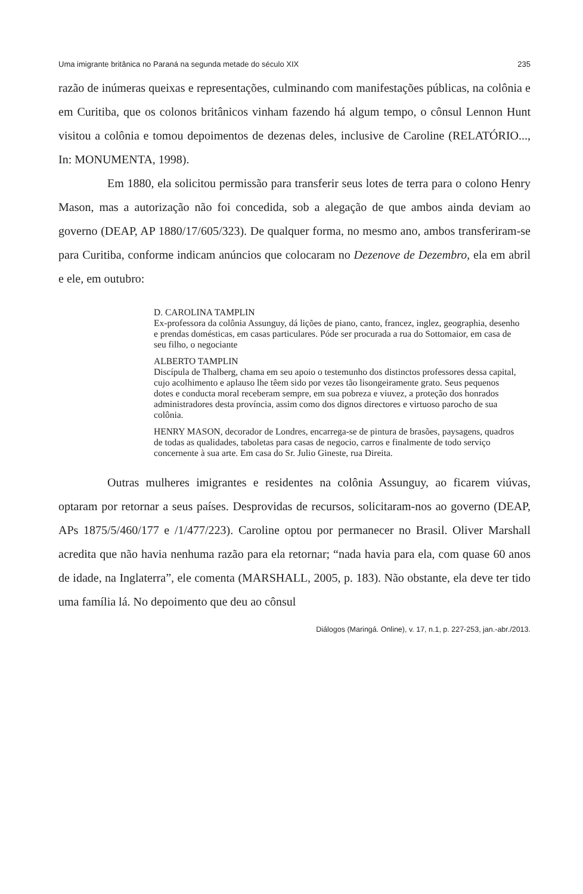Uma imigrante britânica no Paraná na segunda metade do século XIX 235
razão de inúmeras queixas e representações, culminando com manifestações públicas, na colônia e em Curitiba, que os colonos britânicos vinham fazendo há algum tempo, o cônsul Lennon Hunt visitou a colônia e tomou depoimentos de dezenas deles, inclusive de Caroline (RELATÓRIO..., In: MONUMENTA, 1998).
Em 1880, ela solicitou permissão para transferir seus lotes de terra para o colono Henry Mason, mas a autorização não foi concedida, sob a alegação de que ambos ainda deviam ao governo (DEAP, AP 1880/17/605/323). De qualquer forma, no mesmo ano, ambos transferiram-se para Curitiba, conforme indicam anúncios que colocaram no Dezenove de Dezembro, ela em abril e ele, em outubro:
D. CAROLINA TAMPLIN
Ex-professora da colônia Assunguy, dá lições de piano, canto, francez, inglez, geographia, desenho e prendas domésticas, em casas particulares. Póde ser procurada a rua do Sottomaior, em casa de seu filho, o negociante
ALBERTO TAMPLIN
Discípula de Thalberg, chama em seu apoio o testemunho dos distinctos professores dessa capital, cujo acolhimento e aplauso lhe têem sido por vezes tão lisongeiramente grato. Seus pequenos dotes e conducta moral receberam sempre, em sua pobreza e viuvez, a proteção dos honrados administradores desta província, assim como dos dignos directores e virtuoso parocho de sua colônia.
HENRY MASON, decorador de Londres, encarrega-se de pintura de brasões, paysagens, quadros de todas as qualidades, taboletas para casas de negocio, carros e finalmente de todo serviço concernente à sua arte. Em casa do Sr. Julio Gineste, rua Direita.
Outras mulheres imigrantes e residentes na colônia Assunguy, ao ficarem viúvas, optaram por retornar a seus países. Desprovidas de recursos, solicitaram-nos ao governo (DEAP, APs 1875/5/460/177 e /1/477/223). Caroline optou por permanecer no Brasil. Oliver Marshall acredita que não havia nenhuma razão para ela retornar; “nada havia para ela, com quase 60 anos de idade, na Inglaterra”, ele comenta (MARSHALL, 2005, p. 183). Não obstante, ela deve ter tido uma família lá. No depoimento que deu ao cônsul
Diálogos (Maringá. Online), v. 17, n.1, p. 227-253, jan.-abr./2013.